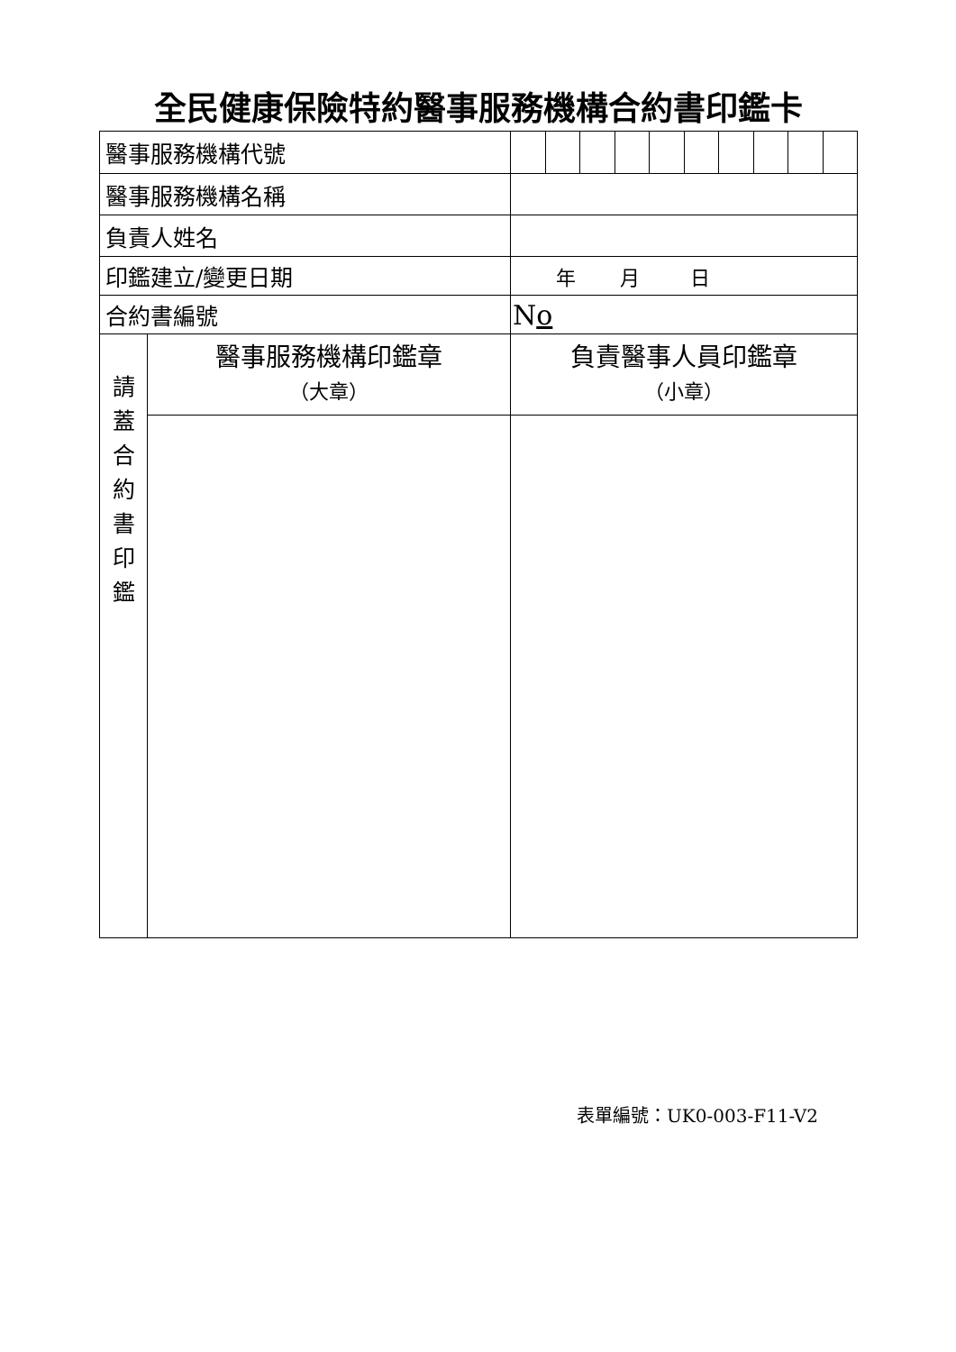全民健康保險特約醫事服務機構合約書印鑑卡
| 醫事服務機構代號 | | |
| 醫事服務機構名稱 | | |
| 負責人姓名 | | |
| 印鑑建立/變更日期 | | 年 月 日 |
| 合約書編號 | | N o |
| 請 蓋 合 約 書 印 鑑 | 醫事服務機構印鑑章 （大章） | 負責醫事人員印鑑章 （小章） |
表單編號：UK0-003-F11-V2